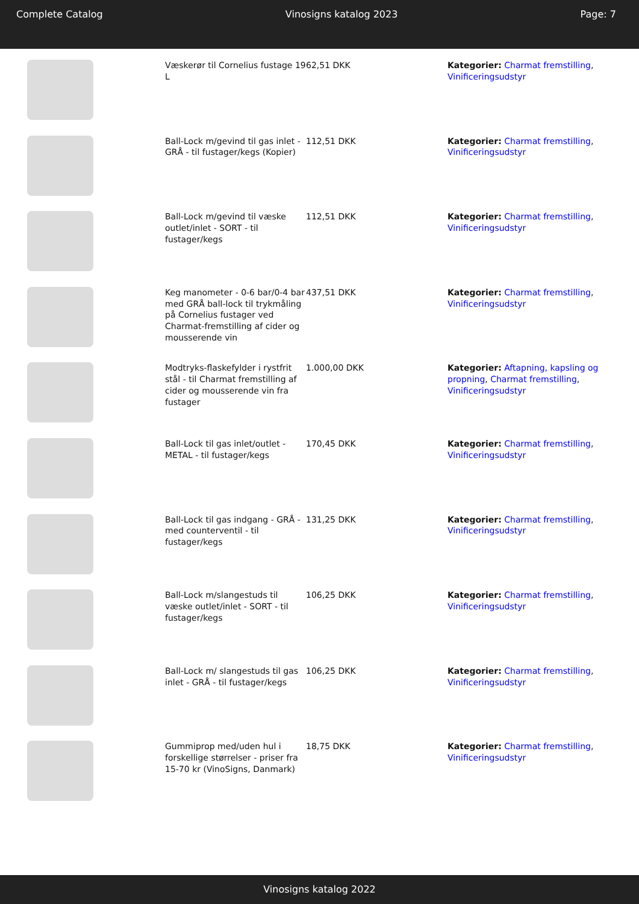Complete Catalog Vinosigns katalog 2023 Page: 7
| | Væskerør til Cornelius fustage 19 L | 62,51 DKK | Kategorier: Charmat fremstilling , Vinificeringsudstyr |
| | Ball-Lock m/gevind til gas inlet - GRÅ - til fustager/kegs (Kopier) | 112,51 DKK | Kategorier: Charmat fremstilling , Vinificeringsudstyr |
| | Ball-Lock m/gevind til væske outlet/inlet - SORT - til fustager/kegs | 112,51 DKK | Kategorier: Charmat fremstilling , Vinificeringsudstyr |
| | Keg manometer - 0-6 bar/0-4 bar med GRÅ ball-lock til trykmåling på Cornelius fustager ved Charmat-fremstilling af cider og mousserende vin | 437,51 DKK | Kategorier: Charmat fremstilling , Vinificeringsudstyr |
| | Modtryks-flaskefylder i rystfrit stål - til Charmat fremstilling af cider og mousserende vin fra fustager | 1.000,00 DKK | Kategorier: Aftapning, kapsling og propning , Charmat fremstilling , Vinificeringsudstyr |
| | Ball-Lock til gas inlet/outlet - METAL - til fustager/kegs | 170,45 DKK | Kategorier: Charmat fremstilling , Vinificeringsudstyr |
| | Ball-Lock til gas indgang - GRÅ - med counterventil - til fustager/kegs | 131,25 DKK | Kategorier: Charmat fremstilling , Vinificeringsudstyr |
| | Ball-Lock m/slangestuds til væske outlet/inlet - SORT - til fustager/kegs | 106,25 DKK | Kategorier: Charmat fremstilling , Vinificeringsudstyr |
| | Ball-Lock m/ slangestuds til gas inlet - GRÅ - til fustager/kegs | 106,25 DKK | Kategorier: Charmat fremstilling , Vinificeringsudstyr |
| | Gummiprop med/uden hul i forskellige størrelser - priser fra 15-70 kr (VinoSigns, Danmark) | 18,75 DKK | Kategorier: Charmat fremstilling , Vinificeringsudstyr |
Vinosigns katalog 2022